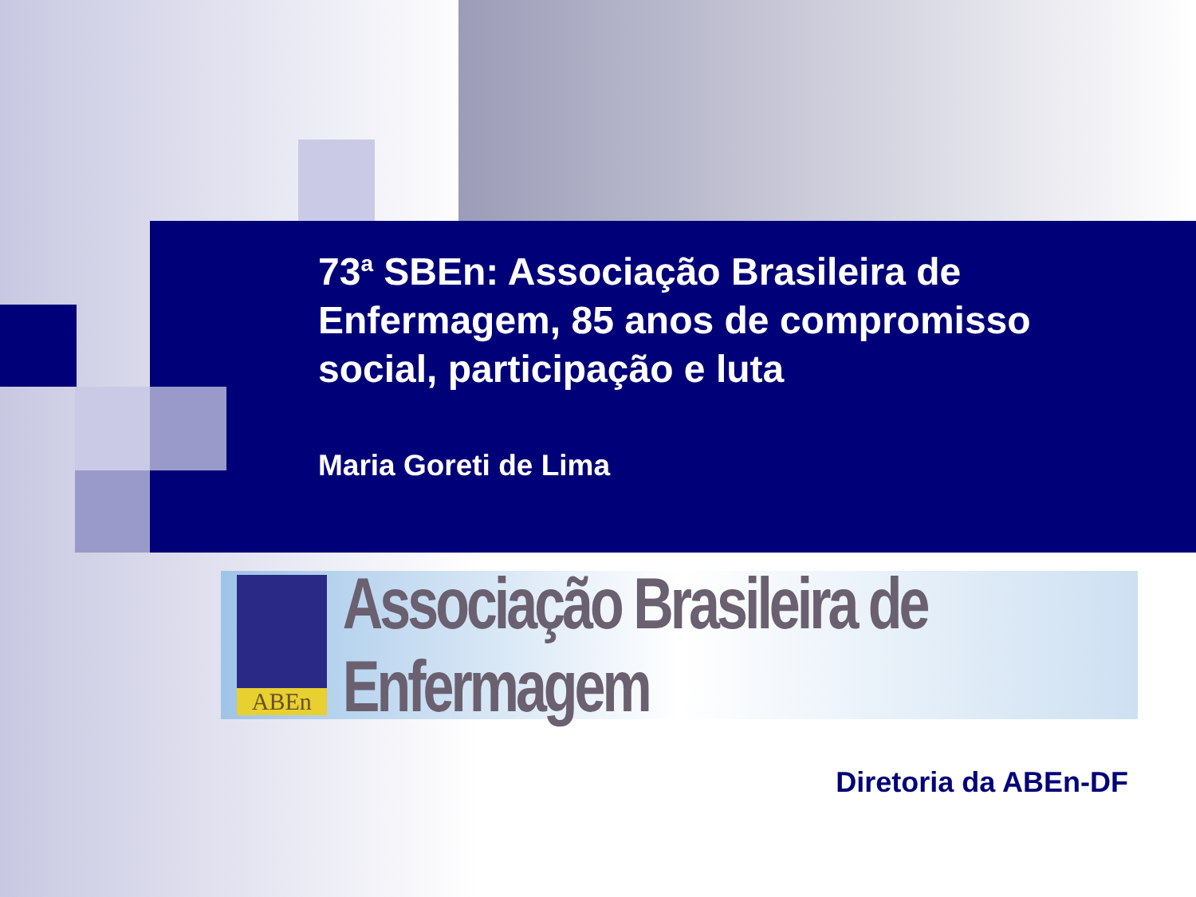73<sup>a</sup> SBEn: Associação Brasileira de Enfermagem, 85 anos de compromisso social, participação e luta
Maria Goreti de Lima
ABEn
Associação Brasileira de Enfermagem
Diretoria da ABEn-DF